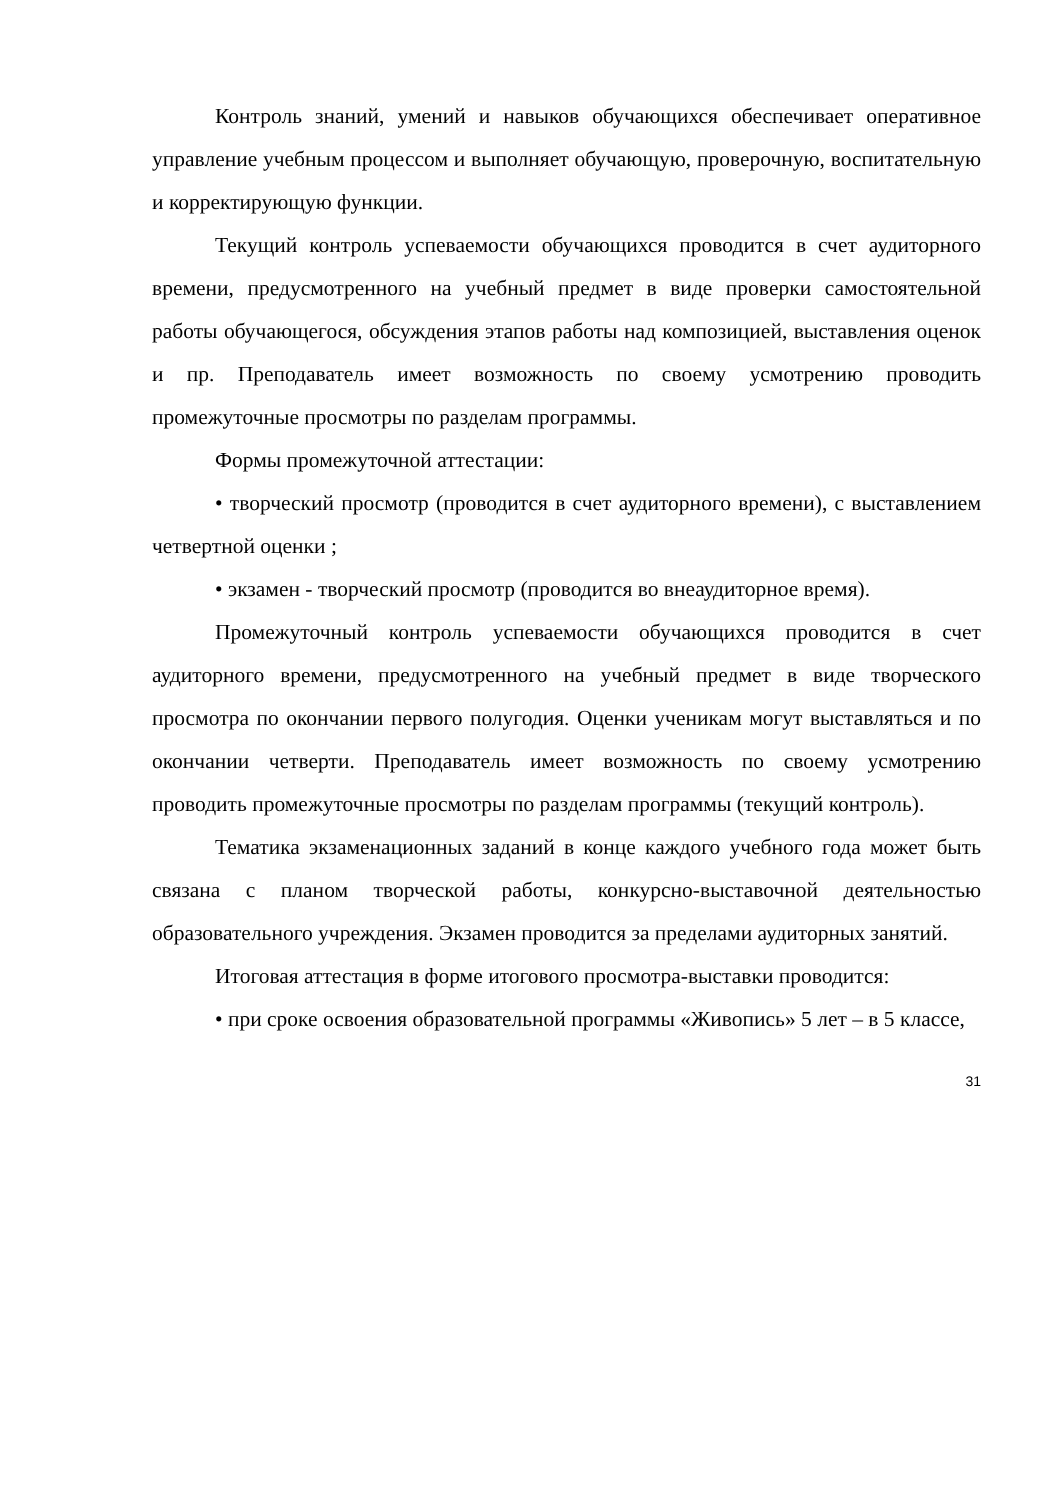Контроль знаний, умений и навыков обучающихся обеспечивает оперативное управление учебным процессом и выполняет обучающую, проверочную, воспитательную и корректирующую функции.
Текущий контроль успеваемости обучающихся проводится в счет аудиторного времени, предусмотренного на учебный предмет в виде проверки самостоятельной работы обучающегося, обсуждения этапов работы над композицией, выставления оценок и пр. Преподаватель имеет возможность по своему усмотрению проводить промежуточные просмотры по разделам программы.
Формы промежуточной аттестации:
• творческий просмотр (проводится в счет аудиторного времени), с выставлением четвертной оценки ;
• экзамен - творческий просмотр (проводится во внеаудиторное время).
Промежуточный контроль успеваемости обучающихся проводится в счет аудиторного времени, предусмотренного на учебный предмет в виде творческого просмотра по окончании первого полугодия. Оценки ученикам могут выставляться и по окончании четверти. Преподаватель имеет возможность по своему усмотрению проводить промежуточные просмотры по разделам программы (текущий контроль).
Тематика экзаменационных заданий в конце каждого учебного года может быть связана с планом творческой работы, конкурсно-выставочной деятельностью образовательного учреждения. Экзамен проводится за пределами аудиторных занятий.
Итоговая аттестация в форме итогового просмотра-выставки проводится:
• при сроке освоения образовательной программы «Живопись» 5 лет – в 5 классе,
31